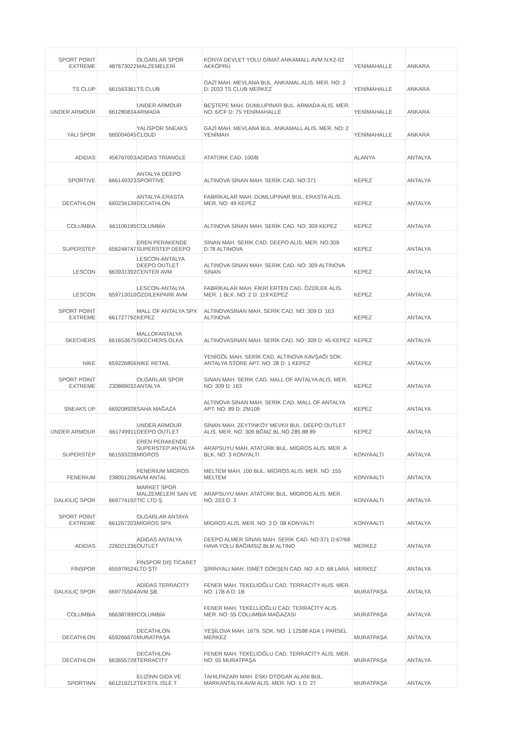| SPORT POINT EXTREME | 487673022 | OLGARLAR SPOR MALZEMELERİ | KONYA DEVLET YOLU GİMAT ANKAMALL AVM N:K2-02 AKKÖPRÜ | YENİMAHALLE | ANKARA |
| TS CLUP | 661563361 | TS CLUB | GAZİ MAH. MEVLANA BUL. ANKAMAL ALIS. MER. NO: 2 D: 2033 TS CLUB MERKEZ | YENİMAHALLE | ANKARA |
| UNDER ARMOUR | 661280834 | UNDER ARMOUR ARMADA | BEŞTEPE MAH. DUMLUPINAR BUL. ARMADA ALIS. MER. NO: 6/CF D: 75 YENİMAHALLE | YENİMAHALLE | ANKARA |
| YALI SPOR | 660004045 | YALISPOR SNEAKS CLOUD | GAZİ MAH. MEVLANA BUL. ANKAMALL ALIS. MER. NO: 2 YENİMAH | YENİMAHALLE | ANKARA |
| ADIDAS | 456767003 | ADİDAS TRİANGLE | ATATÜRK CAD. 100/B | ALANYA | ANTALYA |
| SPORTIVE | 666149323 | ANTALYA DEEPO SPORTİVE | ALTINOVA SİNAN MAH. SERİK CAD. NO:371 | KEPEZ | ANTALYA |
| DECATHLON | 660234139 | ANTALYA-ERASTA DECATHLON | FABRİKALAR MAH. DUMLUPINAR BUL. ERASTA ALIS. MER. NO: 49 KEPEZ | KEPEZ | ANTALYA |
| COLUMBIA | 661106195 | COLUMBİA | ALTINOVA SİNAN MAH. SERİK CAD. NO: 309 KEPEZ | KEPEZ | ANTALYA |
| SUPERSTEP | 656248747 | EREN PERAKENDE SUPERSTEP DEEPO | SİNAN MAH. SERİK CAD. DEEPO ALIS. MER. NO:309 D:78 ALTINOVA | KEPEZ | ANTALYA |
| LESCON | 663931392 | LESCON-ANTALYA DEEPO OUTLET CENTER AVM | ALTINOVA SİNAN MAH. SERİK CAD. NO: 309 ALTINOVA SİNAN | KEPEZ | ANTALYA |
| LESCON | 659713010 | LESCON-ANTALYA ÖZDİLEKPARK AVM | FABRİKALAR MAH. FİKRİ ERTEN CAD. ÖZDİLEK ALIS. MER. 1 BLK. NO: 2 D: 119 KEPEZ | KEPEZ | ANTALYA |
| SPORT POINT EXTREME | 661727792 | MALL OF ANTALYA SPX KEPEZ | ALTINOVASİNAN MAH. SERİK CAD. NO: 309 D: 163 ALTINOVA | KEPEZ | ANTALYA |
| SKECHERS | 661653675 | MALLOFANTALYA SKECHERS OLKA | ALTINOVASİNAN MAH. SERİK CAD. NO: 309 D: 45 KEPEZ | KEPEZ | ANTALYA |
| NIKE | 659226856 | NIKE RETAIL | YENİGÖL MAH. SERİK CAD. ALTINOVA KAVŞAĞI SOK. ANTALYA STORE APT. NO: 28 D: 1 KEPEZ | KEPEZ | ANTALYA |
| SPORT POINT EXTREME | 230889032 | OLGARLAR SPOR ANTALYA | SINAN MAH. SERIK CAD. MALL OF ANTALYA ALIS. MER. NO: 309 D: 163 | KEPEZ | ANTALYA |
| SNEAKS UP | 669208928 | SAHA MAĞAZA | ALTINOVA SİNAN MAH. SERİK CAD. MALL OF ANTALYA APT. NO: 89 D: ZM109 | KEPEZ | ANTALYA |
| UNDER ARMOUR | 661749911 | UNDER ARMOUR DEEPO OUTLET | SİNAN MAH. ZEYTINKÖY MEVKII BUL. DEEPO OUTLET ALIS. MER. NO: 309 BĞMZ.BL.NO Z85 88 89 | KEPEZ | ANTALYA |
| SUPERSTEP | 661593228 | EREN PERAKENDE SUPERSTEP ANTALYA MİGROS | ARAPSUYU MAH. ATATÜRK BUL. MİGROS ALIS. MER. A BLK. NO: 3 KONYALTI | KONYAALTI | ANTALYA |
| FENERIUM | 238051296 | FENERIUM MİGROS AVM ANTAL | MELTEM MAH. 100 BUL. MİGROS ALIS. MER. NO: 155 MELTEM | KONYAALTI | ANTALYA |
| DALKILIÇ SPOR | 669774192 | MARKET SPOR MALZEMELERİ SAN VE TİC LTD Ş | ARAPSUYU MAH. ATATÜRK BUL. MİGROS ALIS. MER. NO: Z03 D: 3 | KONYAALTI | ANTALYA |
| SPORT POINT EXTREME | 661267203 | OLGARLAR ANTAYA MİGROS SPX | MİGROS ALIS. MER. NO: 3 D: 08 KONYALTI | KONYAALTI | ANTALYA |
| ADIDAS | 226021236 | ADIDAS ANTALYA OUTLET | DEEPO ALMER SİNAN MAH. SERİK CAD. NO:371 D:67/68 HAVA YOLU BAĞIMSIZ BLM ALTINO | MERKEZ | ANTALYA |
| FİNSPOR | 655979524 | FİNSPOR DIŞ TİCARET LTD ŞTİ | ŞİRİNYALI MAH. İSMET GÖKŞEN CAD. NO: A D: 68 LARA | MERKEZ | ANTALYA |
| DALKILIÇ SPOR | 669775504 | ADİDAS TERRACITY AVM.ŞB. | FENER MAH. TEKELİOĞLU CAD. TERRACITY ALIS. MER. NO: 17B A D: 1B | MURATPAŞA | ANTALYA |
| COLUMBIA | 666387899 | COLUMBİA | FENER MAH. TEKELLİOĞLU CAD. TERRACİTY ALIS. MER. NO: 55 COLUMBİA MAĞAZASI | MURATPAŞA | ANTALYA |
| DECATHLON | 659266670 | DECATHLON MURATPAŞA | YEŞİLOVA MAH. 1679. SOK. NO: 1 12598 ADA 1 PARSEL MERKEZ | MURATPAŞA | ANTALYA |
| DECATHLON | 663655728 | DECATHLON-TERRACITY | FENER MAH. TEKELİOĞLU CAD. TERRACİTY ALIS. MER. NO: 55 MURATPAŞA | MURATPAŞA | ANTALYA |
| SPORTINN | 661219212 | ELIZINN GIDA VE TEKSTIL ISLE T | TAHILPAZARI MAH. ESKI OTOGAR ALANI BUL. MARKANTALYA AVM ALIS. MER. NO: 1 D: 27 | MURATPAŞA | ANTALYA |